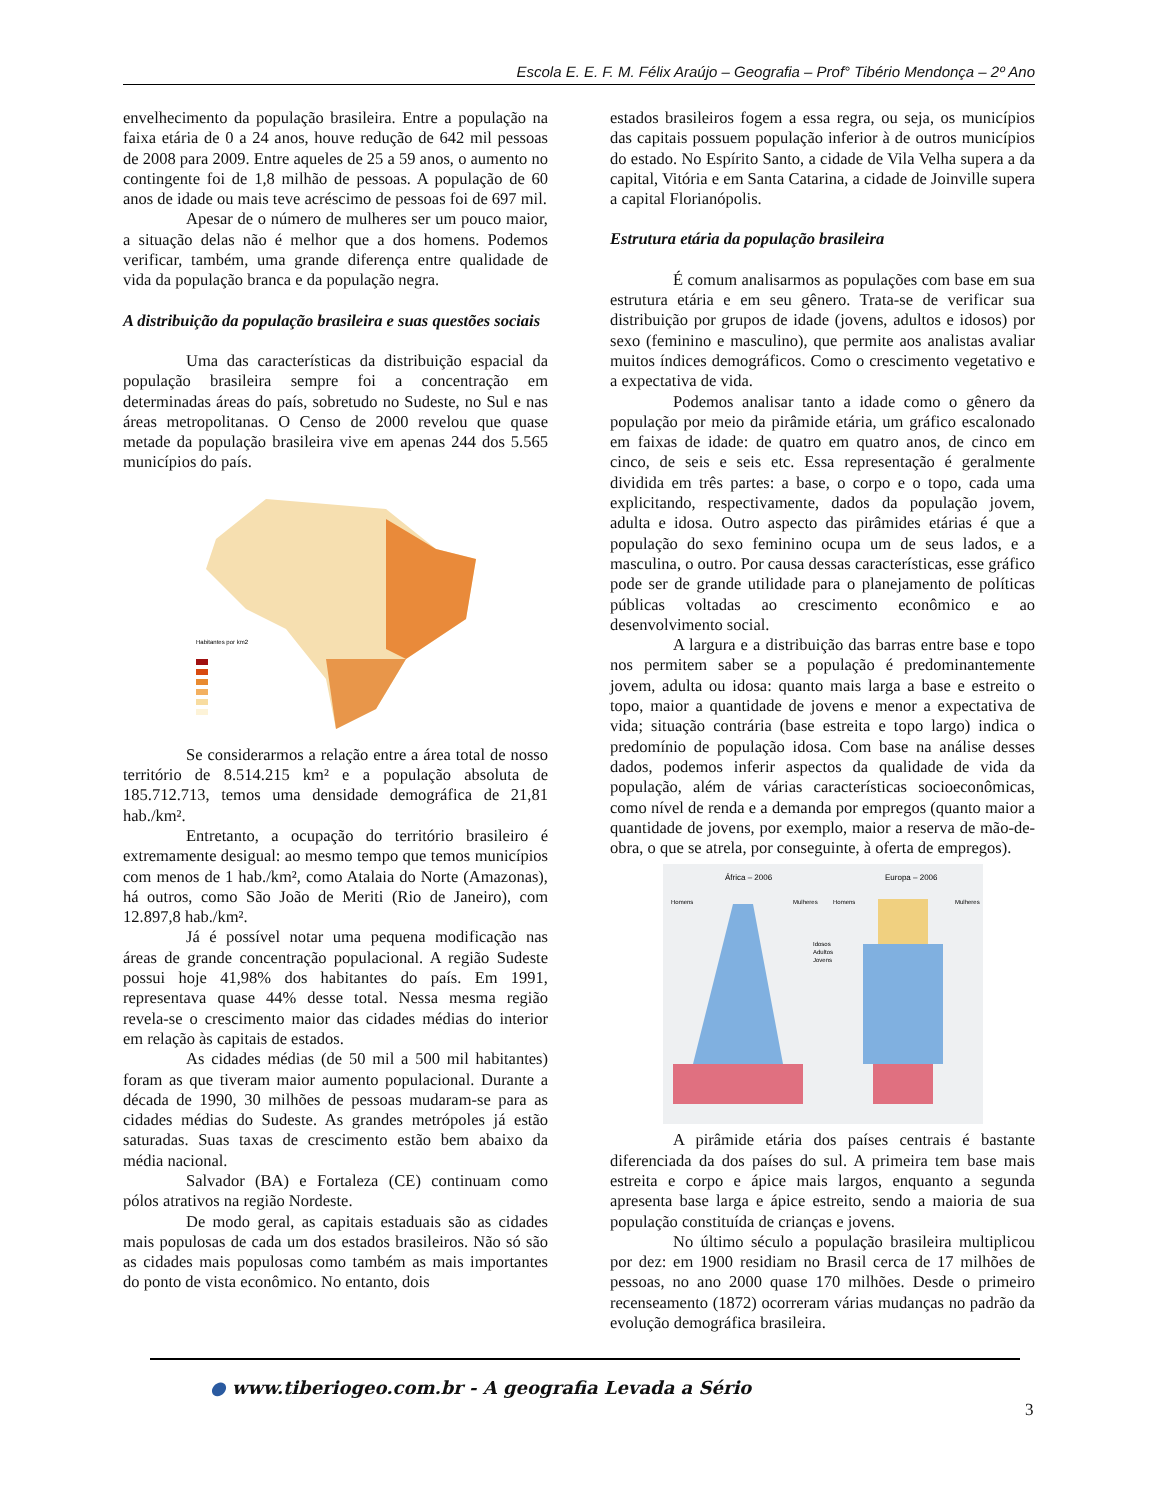Escola E. E. F. M. Félix Araújo – Geografia – Prof° Tibério Mendonça – 2º Ano
envelhecimento da população brasileira. Entre a população na faixa etária de 0 a 24 anos, houve redução de 642 mil pessoas de 2008 para 2009. Entre aqueles de 25 a 59 anos, o aumento no contingente foi de 1,8 milhão de pessoas. A população de 60 anos de idade ou mais teve acréscimo de pessoas foi de 697 mil.
Apesar de o número de mulheres ser um pouco maior, a situação delas não é melhor que a dos homens. Podemos verificar, também, uma grande diferença entre qualidade de vida da população branca e da população negra.
A distribuição da população brasileira e suas questões sociais
Uma das características da distribuição espacial da população brasileira sempre foi a concentração em determinadas áreas do país, sobretudo no Sudeste, no Sul e nas áreas metropolitanas. O Censo de 2000 revelou que quase metade da população brasileira vive em apenas 244 dos 5.565 municípios do país.
Habitantes por km2
Se considerarmos a relação entre a área total de nosso território de 8.514.215 km² e a população absoluta de 185.712.713, temos uma densidade demográfica de 21,81 hab./km².
Entretanto, a ocupação do território brasileiro é extremamente desigual: ao mesmo tempo que temos municípios com menos de 1 hab./km², como Atalaia do Norte (Amazonas), há outros, como São João de Meriti (Rio de Janeiro), com 12.897,8 hab./km².
Já é possível notar uma pequena modificação nas áreas de grande concentração populacional. A região Sudeste possui hoje 41,98% dos habitantes do país. Em 1991, representava quase 44% desse total. Nessa mesma região revela-se o crescimento maior das cidades médias do interior em relação às capitais de estados.
As cidades médias (de 50 mil a 500 mil habitantes) foram as que tiveram maior aumento populacional. Durante a década de 1990, 30 milhões de pessoas mudaram-se para as cidades médias do Sudeste. As grandes metrópoles já estão saturadas. Suas taxas de crescimento estão bem abaixo da média nacional.
Salvador (BA) e Fortaleza (CE) continuam como pólos atrativos na região Nordeste.
De modo geral, as capitais estaduais são as cidades mais populosas de cada um dos estados brasileiros. Não só são as cidades mais populosas como também as mais importantes do ponto de vista econômico. No entanto, dois
estados brasileiros fogem a essa regra, ou seja, os municípios das capitais possuem população inferior à de outros municípios do estado. No Espírito Santo, a cidade de Vila Velha supera a da capital, Vitória e em Santa Catarina, a cidade de Joinville supera a capital Florianópolis.
Estrutura etária da população brasileira
É comum analisarmos as populações com base em sua estrutura etária e em seu gênero. Trata-se de verificar sua distribuição por grupos de idade (jovens, adultos e idosos) por sexo (feminino e masculino), que permite aos analistas avaliar muitos índices demográficos. Como o crescimento vegetativo e a expectativa de vida.
Podemos analisar tanto a idade como o gênero da população por meio da pirâmide etária, um gráfico escalonado em faixas de idade: de quatro em quatro anos, de cinco em cinco, de seis e seis etc. Essa representação é geralmente dividida em três partes: a base, o corpo e o topo, cada uma explicitando, respectivamente, dados da população jovem, adulta e idosa. Outro aspecto das pirâmides etárias é que a população do sexo feminino ocupa um de seus lados, e a masculina, o outro. Por causa dessas características, esse gráfico pode ser de grande utilidade para o planejamento de políticas públicas voltadas ao crescimento econômico e ao desenvolvimento social.
A largura e a distribuição das barras entre base e topo nos permitem saber se a população é predominantemente jovem, adulta ou idosa: quanto mais larga a base e estreito o topo, maior a quantidade de jovens e menor a expectativa de vida; situação contrária (base estreita e topo largo) indica o predomínio de população idosa. Com base na análise desses dados, podemos inferir aspectos da qualidade de vida da população, além de várias características socioeconômicas, como nível de renda e a demanda por empregos (quanto maior a quantidade de jovens, por exemplo, maior a reserva de mão-de-obra, o que se atrela, por conseguinte, à oferta de empregos).
África – 2006
Europa – 2006
Homens
Mulheres
Homens
Mulheres
Idosos
Adultos
Jovens
A pirâmide etária dos países centrais é bastante diferenciada da dos países do sul. A primeira tem base mais estreita e corpo e ápice mais largos, enquanto a segunda apresenta base larga e ápice estreito, sendo a maioria de sua população constituída de crianças e jovens.
No último século a população brasileira multiplicou por dez: em 1900 residiam no Brasil cerca de 17 milhões de pessoas, no ano 2000 quase 170 milhões. Desde o primeiro recenseamento (1872) ocorreram várias mudanças no padrão da evolução demográfica brasileira.
● www.tiberiogeo.com.br - A geografia Levada a Sério
3